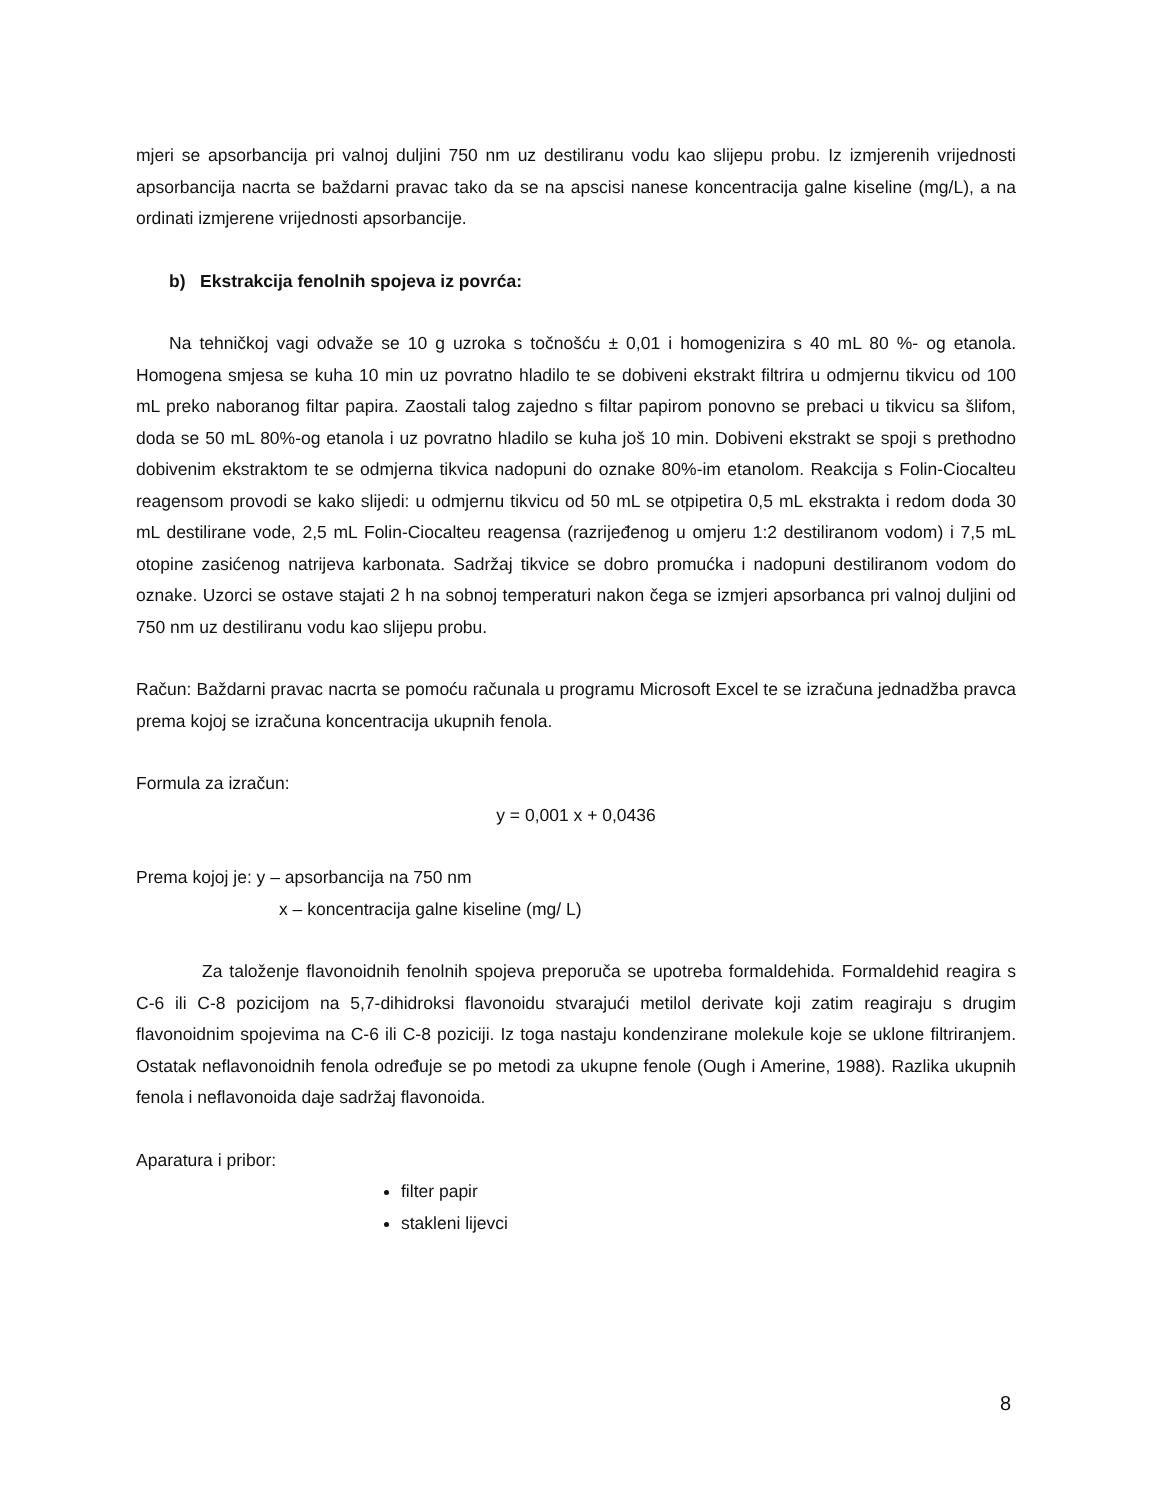mjeri se apsorbancija pri valnoj duljini 750 nm uz destiliranu vodu kao slijepu probu. Iz izmjerenih vrijednosti apsorbancija nacrta se baždarni pravac tako da se na apscisi nanese koncentracija galne kiseline (mg/L), a na ordinati izmjerene vrijednosti apsorbancije.
b) Ekstrakcija fenolnih spojeva iz povrća:
Na tehničkoj vagi odvaže se 10 g uzroka s točnošću ± 0,01 i homogenizira s 40 mL 80 %- og etanola. Homogena smjesa se kuha 10 min uz povratno hladilo te se dobiveni ekstrakt filtrira u odmjernu tikvicu od 100 mL preko naboranog filtar papira. Zaostali talog zajedno s filtar papirom ponovno se prebaci u tikvicu sa šlifom, doda se 50 mL 80%-og etanola i uz povratno hladilo se kuha još 10 min. Dobiveni ekstrakt se spoji s prethodno dobivenim ekstraktom te se odmjerna tikvica nadopuni do oznake 80%-im etanolom. Reakcija s Folin-Ciocalteu reagensom provodi se kako slijedi: u odmjernu tikvicu od 50 mL se otpipetira 0,5 mL ekstrakta i redom doda 30 mL destilirane vode, 2,5 mL Folin-Ciocalteu reagensa (razrijeđenog u omjeru 1:2 destiliranom vodom) i 7,5 mL otopine zasićenog natrijeva karbonata. Sadržaj tikvice se dobro promućka i nadopuni destiliranom vodom do oznake. Uzorci se ostave stajati 2 h na sobnoj temperaturi nakon čega se izmjeri apsorbanca pri valnoj duljini od 750 nm uz destiliranu vodu kao slijepu probu.
Račun: Baždarni pravac nacrta se pomoću računala u programu Microsoft Excel te se izračuna jednadžba pravca prema kojoj se izračuna koncentracija ukupnih fenola.
Formula za izračun:
y = 0,001 x + 0,0436
Prema kojoj je: y – apsorbancija na 750 nm
x – koncentracija galne kiseline (mg/ L)
Za taloženje flavonoidnih fenolnih spojeva preporuča se upotreba formaldehida. Formaldehid reagira s C-6 ili C-8 pozicijom na 5,7-dihidroksi flavonoidu stvarajući metilol derivate koji zatim reagiraju s drugim flavonoidnim spojevima na C-6 ili C-8 poziciji. Iz toga nastaju kondenzirane molekule koje se uklone filtriranjem. Ostatak neflavonoidnih fenola određuje se po metodi za ukupne fenole (Ough i Amerine, 1988). Razlika ukupnih fenola i neflavonoida daje sadržaj flavonoida.
Aparatura i pribor:
filter papir
stakleni lijevci
8